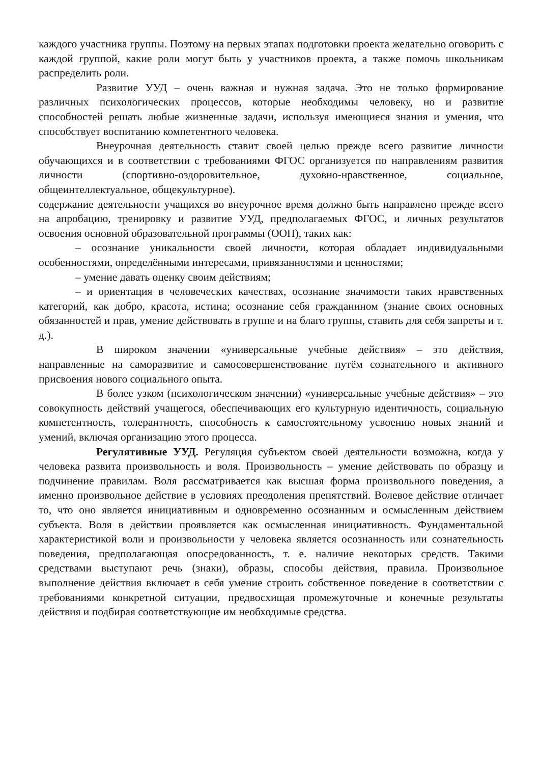каждого участника группы. Поэтому на первых этапах подготовки проекта желательно оговорить с каждой группой, какие роли могут быть у участников проекта, а также помочь школьникам распределить роли.
Развитие УУД – очень важная и нужная задача. Это не только формирование различных психологических процессов, которые необходимы человеку, но и развитие способностей решать любые жизненные задачи, используя имеющиеся знания и умения, что способствует воспитанию компетентного человека.
Внеурочная деятельность ставит своей целью прежде всего развитие личности обучающихся и в соответствии с требованиями ФГОС организуется по направлениям развития личности (спортивно-оздоровительное, духовно-нравственное, социальное, общеинтеллектуальное, общекультурное).
содержание деятельности учащихся во внеурочное время должно быть направлено прежде всего на апробацию, тренировку и развитие УУД, предполагаемых ФГОС, и личных результатов освоения основной образовательной программы (ООП), таких как:
– осознание уникальности своей личности, которая обладает индивидуальными особенностями, определёнными интересами, привязанностями и ценностями;
– умение давать оценку своим действиям;
– и ориентация в человеческих качествах, осознание значимости таких нравственных категорий, как добро, красота, истина; осознание себя гражданином (знание своих основных обязанностей и прав, умение действовать в группе и на благо группы, ставить для себя запреты и т. д.).
В широком значении «универсальные учебные действия» – это действия, направленные на саморазвитие и самосовершенствование путём сознательного и активного присвоения нового социального опыта.
В более узком (психологическом значении) «универсальные учебные действия» – это совокупность действий учащегося, обеспечивающих его культурную идентичность, социальную компетентность, толерантность, способность к самостоятельному усвоению новых знаний и умений, включая организацию этого процесса.
Регулятивные УУД. Регуляция субъектом своей деятельности возможна, когда у человека развита произвольность и воля. Произвольность – умение действовать по образцу и подчинение правилам. Воля рассматривается как высшая форма произвольного поведения, а именно произвольное действие в условиях преодоления препятствий. Волевое действие отличает то, что оно является инициативным и одновременно осознанным и осмысленным действием субъекта. Воля в действии проявляется как осмысленная инициативность. Фундаментальной характеристикой воли и произвольности у человека является осознанность или сознательность поведения, предполагающая опосредованность, т. е. наличие некоторых средств. Такими средствами выступают речь (знаки), образы, способы действия, правила. Произвольное выполнение действия включает в себя умение строить собственное поведение в соответствии с требованиями конкретной ситуации, предвосхищая промежуточные и конечные результаты действия и подбирая соответствующие им необходимые средства.